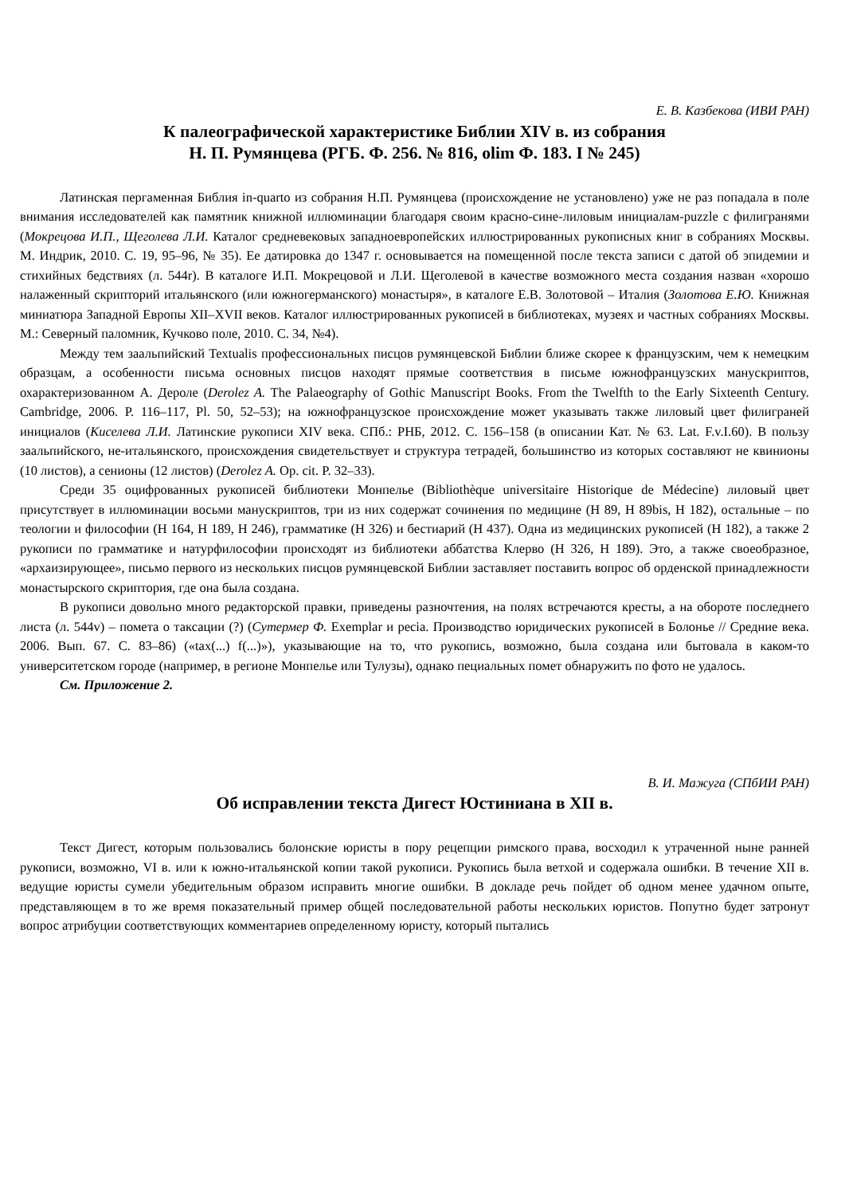Е. В. Казбекова (ИВИ РАН)
К палеографической характеристике Библии XIV в. из собрания
Н. П. Румянцева (РГБ. Ф. 256. № 816, olim Ф. 183. I № 245)
Латинская пергаменная Библия in-quarto из собрания Н.П. Румянцева (происхождение не установлено) уже не раз попадала в поле внимания исследователей как памятник книжной иллюминации благодаря своим красно-сине-лиловым инициалам-puzzle с филигранями (Мокрецова И.П., Щеголева Л.И. Каталог средневековых западноевропейских иллюстрированных рукописных книг в собраниях Москвы. М. Индрик, 2010. С. 19, 95–96, № 35). Ее датировка до 1347 г. основывается на помещенной после текста записи с датой об эпидемии и стихийных бедствиях (л. 544r). В каталоге И.П. Мокрецовой и Л.И. Щеголевой в качестве возможного места создания назван «хорошо налаженный скрипторий итальянского (или южногерманского) монастыря», в каталоге Е.В. Золотовой – Италия (Золотова Е.Ю. Книжная миниатюра Западной Европы XII–XVII веков. Каталог иллюстрированных рукописей в библиотеках, музеях и частных собраниях Москвы. М.: Северный паломник, Кучково поле, 2010. С. 34, №4).
Между тем заальпийский Textualis профессиональных писцов румянцевской Библии ближе скорее к французским, чем к немецким образцам, а особенности письма основных писцов находят прямые соответствия в письме южнофранцузских манускриптов, охарактеризованном А. Дероле (Derolez A. The Palaeography of Gothic Manuscript Books. From the Twelfth to the Early Sixteenth Century. Cambridge, 2006. P. 116–117, Pl. 50, 52–53); на южнофранцузское происхождение может указывать также лиловый цвет филиграней инициалов (Киселева Л.И. Латинские рукописи XIV века. СПб.: РНБ, 2012. С. 156–158 (в описании Кат. № 63. Lat. F.v.I.60). В пользу заальпийского, не-итальянского, происхождения свидетельствует и структура тетрадей, большинство из которых составляют не квинионы (10 листов), а сенионы (12 листов) (Derolez A. Op. cit. P. 32–33).
Среди 35 оцифрованных рукописей библиотеки Монпелье (Bibliothèque universitaire Historique de Médecine) лиловый цвет присутствует в иллюминации восьми манускриптов, три из них содержат сочинения по медицине (H 89, H 89bis, H 182), остальные – по теологии и философии (H 164, H 189, H 246), грамматике (H 326) и бестиарий (H 437). Одна из медицинских рукописей (H 182), а также 2 рукописи по грамматике и натурфилософии происходят из библиотеки аббатства Клерво (H 326, H 189). Это, а также своеобразное, «архаизирующее», письмо первого из нескольких писцов румянцевской Библии заставляет поставить вопрос об орденской принадлежности монастырского скриптория, где она была создана.
В рукописи довольно много редакторской правки, приведены разночтения, на полях встречаются кресты, а на обороте последнего листа (л. 544v) – помета о таксации (?) (Сутермер Ф. Exemplar и pecia. Производство юридических рукописей в Болонье // Средние века. 2006. Вып. 67. С. 83–86) («tax(...) f(...)»), указывающие на то, что рукопись, возможно, была создана или бытовала в каком-то университетском городе (например, в регионе Монпелье или Тулузы), однако пециальных помет обнаружить по фото не удалось.
См. Приложение 2.
В. И. Мажуга (СПбИИ РАН)
Об исправлении текста Дигест Юстиниана в XII в.
Текст Дигест, которым пользовались болонские юристы в пору рецепции римского права, восходил к утраченной ныне ранней рукописи, возможно, VI в. или к южно-итальянской копии такой рукописи. Рукопись была ветхой и содержала ошибки. В течение XII в. ведущие юристы сумели убедительным образом исправить многие ошибки. В докладе речь пойдет об одном менее удачном опыте, представляющем в то же время показательный пример общей последовательной работы нескольких юристов. Попутно будет затронут вопрос атрибуции соответствующих комментариев определенному юристу, который пытались